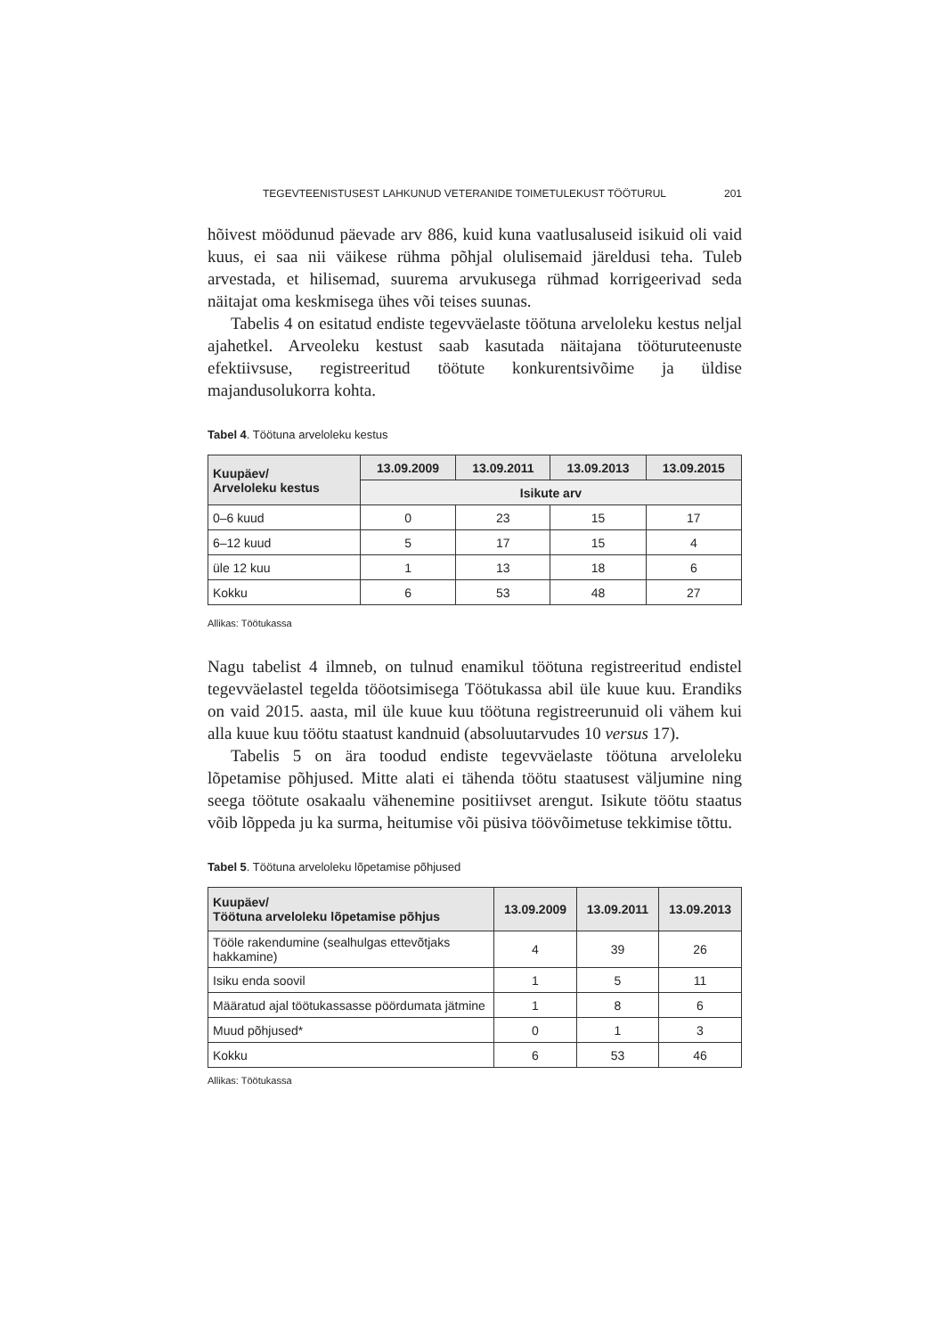TEGEVTEENISTUSEST LAHKUNUD VETERANIDE TOIMETULEKUST TÖÖTURUL 201
hõivest möödunud päevade arv 886, kuid kuna vaatlusaluseid isikuid oli vaid kuus, ei saa nii väikese rühma põhjal olulisemaid järeldusi teha. Tuleb arvestada, et hilisemad, suurema arvukusega rühmad korrigeerivad seda näitajat oma keskmisega ühes või teises suunas.
Tabelis 4 on esitatud endiste tegevväelaste töötuna arveloleku kestus neljal ajahetkel. Arveoleku kestust saab kasutada näitajana tööturuteenuste efektiivsuse, registreeritud töötute konkurentsivõime ja üldise majandusolukorra kohta.
Tabel 4. Töötuna arveloleku kestus
| Kuupäev/ Arveloleku kestus | 13.09.2009 | 13.09.2011 | 13.09.2013 | 13.09.2015 |
| --- | --- | --- | --- | --- |
| | Isikute arv | | | |
| 0–6 kuud | 0 | 23 | 15 | 17 |
| 6–12 kuud | 5 | 17 | 15 | 4 |
| üle 12 kuu | 1 | 13 | 18 | 6 |
| Kokku | 6 | 53 | 48 | 27 |
Allikas: Töötukassa
Nagu tabelist 4 ilmneb, on tulnud enamikul töötuna registreeritud endistel tegevväelastel tegelda tööotsimisega Töötukassa abil üle kuue kuu. Erandiks on vaid 2015. aasta, mil üle kuue kuu töötuna registreerunuid oli vähem kui alla kuue kuu töötu staatust kandnuid (absoluutarvudes 10 versus 17).
Tabelis 5 on ära toodud endiste tegevväelaste töötuna arveloleku lõpetamise põhjused. Mitte alati ei tähenda töötu staatusest väljumine ning seega töötute osakaalu vähenemine positiivset arengut. Isikute töötu staatus võib lõppeda ju ka surma, heitumise või püsiva töövõimetuse tekkimise tõttu.
Tabel 5. Töötuna arveloleku lõpetamise põhjused
| Kuupäev/ Töötuna arveloleku lõpetamise põhjus | 13.09.2009 | 13.09.2011 | 13.09.2013 |
| --- | --- | --- | --- |
| Tööle rakendumine (sealhulgas ettevõtjaks hakkamine) | 4 | 39 | 26 |
| Isiku enda soovil | 1 | 5 | 11 |
| Määratud ajal töötukassasse pöördumata jätmine | 1 | 8 | 6 |
| Muud põhjused* | 0 | 1 | 3 |
| Kokku | 6 | 53 | 46 |
Allikas: Töötukassa